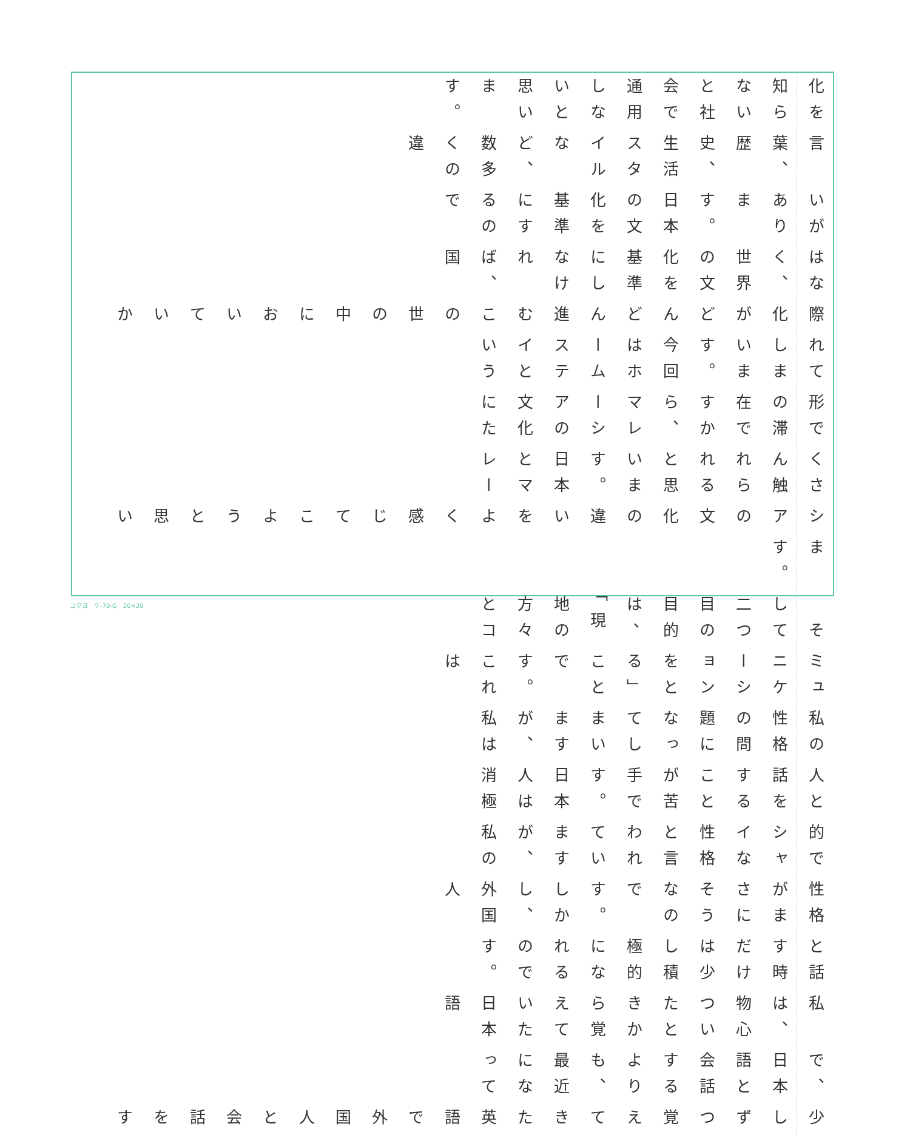化を知らないと社会で通用しないと思います。
言葉、歴史、生活スタイルなど、数多くの違
いがあります。日本の文化を基準にするので
はなく、世界の文化を基準にしなければ、国
際化がどんどん進むこの世の中においていか
れてしまいます。今回はホームステイという
形での滞在ですから、マレーシアの文化にた
くさん触れられると思います。日本とマレー
シアの文化の違いをよく感じてこようと思い
ます。
　そして二つ目の目的は、「現地の方々とコ
ミュニケーションをとる」ことです。これは
私の性格の問題になってしまいますが、私は
人と話をすることが苦手です。日本人は消極
的でシャイな性格と言われていますが、私の
性格がまさにそうなのです。しかし、外国人
と話す時だけは少し積極的になれるのです。
私は、物心ついたときから覚えていた日本語
で、日本語と会話するよりも、最近になって
少しずつ覚えてきた英語で外国人と会話をす
コクヨ　ケ-70-G　20×20